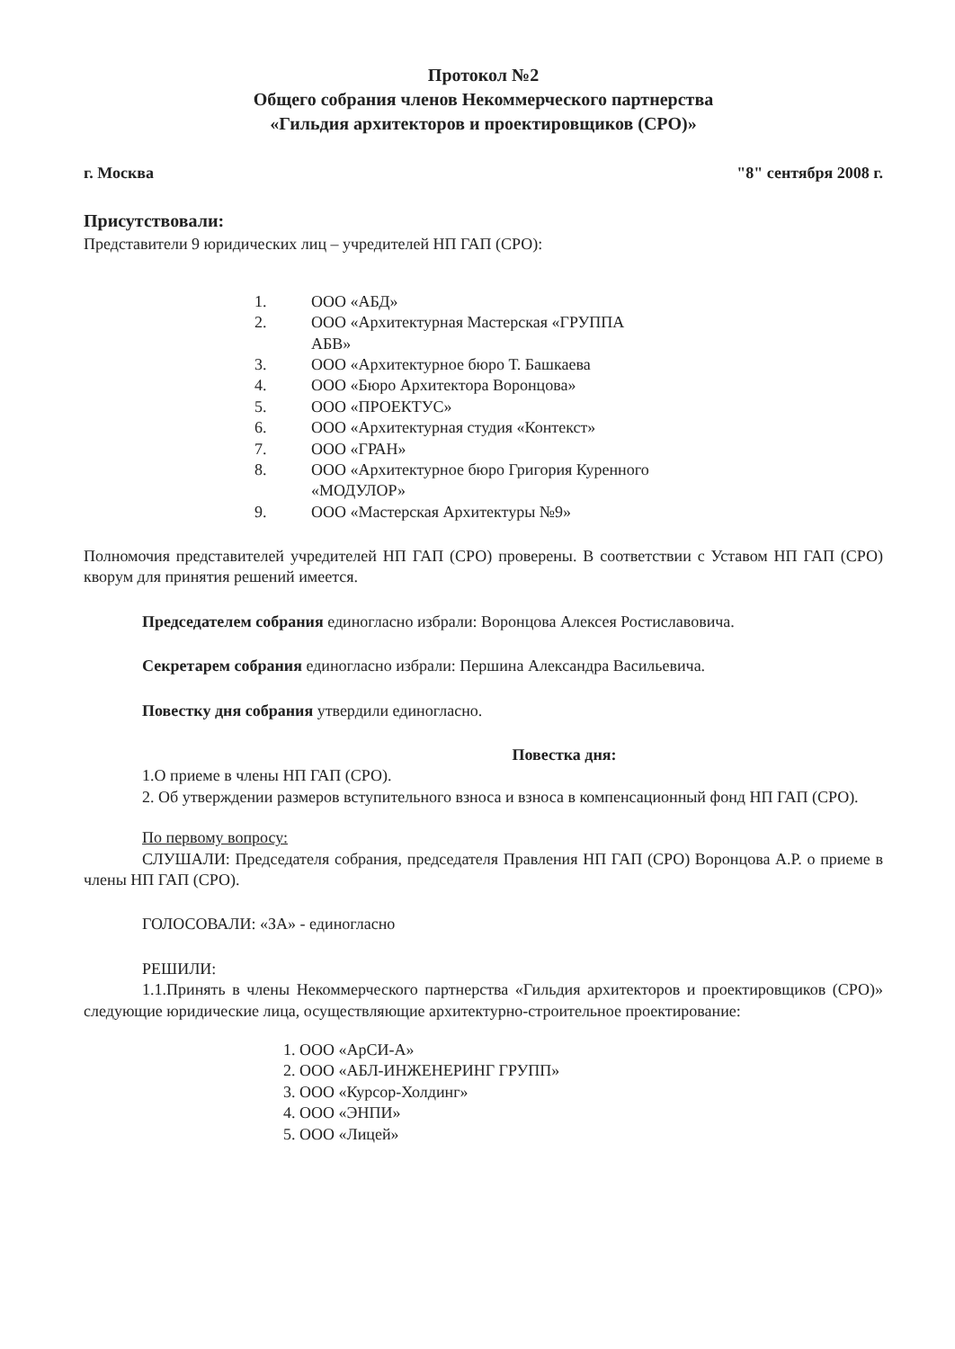Протокол №2
Общего собрания членов Некоммерческого партнерства
«Гильдия архитекторов и проектировщиков (СРО)»
г. Москва "8" сентября 2008 г.
Присутствовали:
Представители 9 юридических лиц – учредителей НП ГАП (СРО):
1. ООО «АБД»
2. ООО «Архитектурная Мастерская «ГРУППА АБВ»
3. ООО «Архитектурное бюро Т. Башкаева
4. ООО «Бюро Архитектора Воронцова»
5. ООО «ПРОЕКТУС»
6. ООО «Архитектурная студия «Контекст»
7. ООО «ГРАН»
8. ООО «Архитектурное бюро Григория Куренного «МОДУЛОР»
9. ООО «Мастерская Архитектуры №9»
Полномочия представителей учредителей НП ГАП (СРО) проверены. В соответствии с Уставом НП ГАП (СРО) кворум для принятия решений имеется.
Председателем собрания единогласно избрали: Воронцова Алексея Ростиславовича.
Секретарем собрания единогласно избрали: Першина Александра Васильевича.
Повестку дня собрания утвердили единогласно.
Повестка дня:
1.О приеме в члены НП ГАП (СРО).
2. Об утверждении размеров вступительного взноса и взноса в компенсационный фонд НП ГАП (СРО).
По первому вопросу:
СЛУШАЛИ: Председателя собрания, председателя Правления НП ГАП (СРО) Воронцова А.Р. о приеме в члены НП ГАП (СРО).
ГОЛОСОВАЛИ: «ЗА» - единогласно
РЕШИЛИ:
1.1.Принять в члены Некоммерческого партнерства «Гильдия архитекторов и проектировщиков (СРО)» следующие юридические лица, осуществляющие архитектурно-строительное проектирование:
1. ООО «АрСИ-А»
2. ООО «АБЛ-ИНЖЕНЕРИНГ ГРУПП»
3. ООО «Курсор-Холдинг»
4. ООО «ЭНПИ»
5. ООО «Лицей»